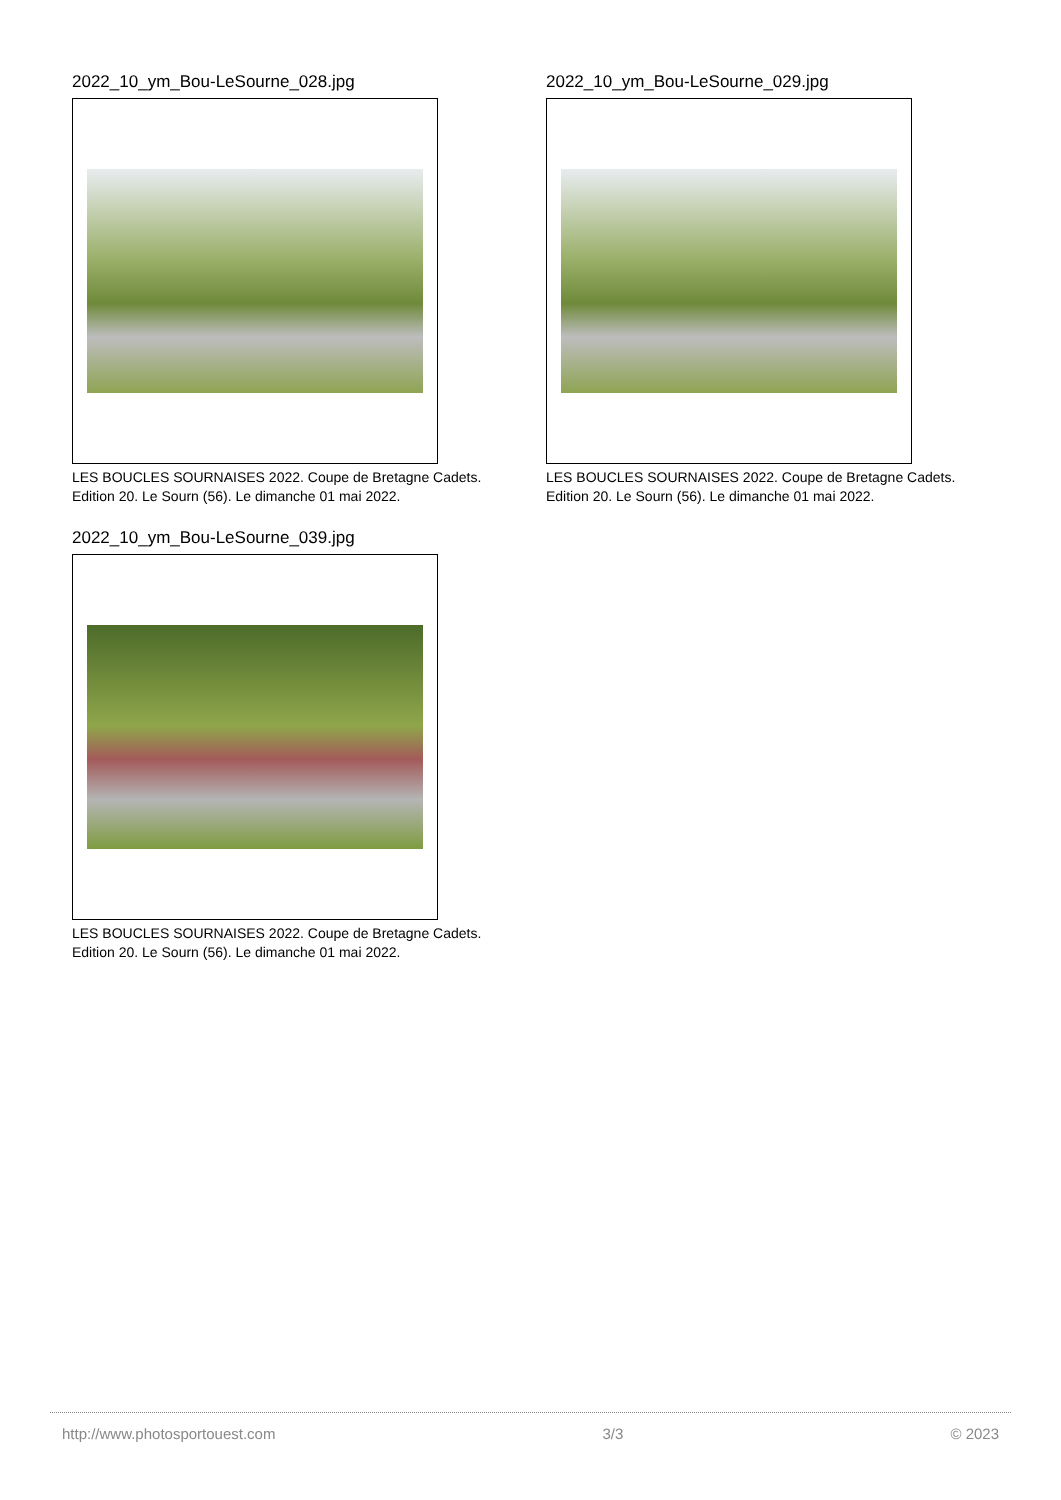2022_10_ym_Bou-LeSourne_028.jpg
LES BOUCLES SOURNAISES 2022. Coupe de Bretagne Cadets.
Edition 20. Le Sourn (56). Le dimanche 01 mai 2022.
2022_10_ym_Bou-LeSourne_029.jpg
LES BOUCLES SOURNAISES 2022. Coupe de Bretagne Cadets.
Edition 20. Le Sourn (56). Le dimanche 01 mai 2022.
2022_10_ym_Bou-LeSourne_039.jpg
LES BOUCLES SOURNAISES 2022. Coupe de Bretagne Cadets.
Edition 20. Le Sourn (56). Le dimanche 01 mai 2022.
http://www.photosportouest.com 3/3 © 2023